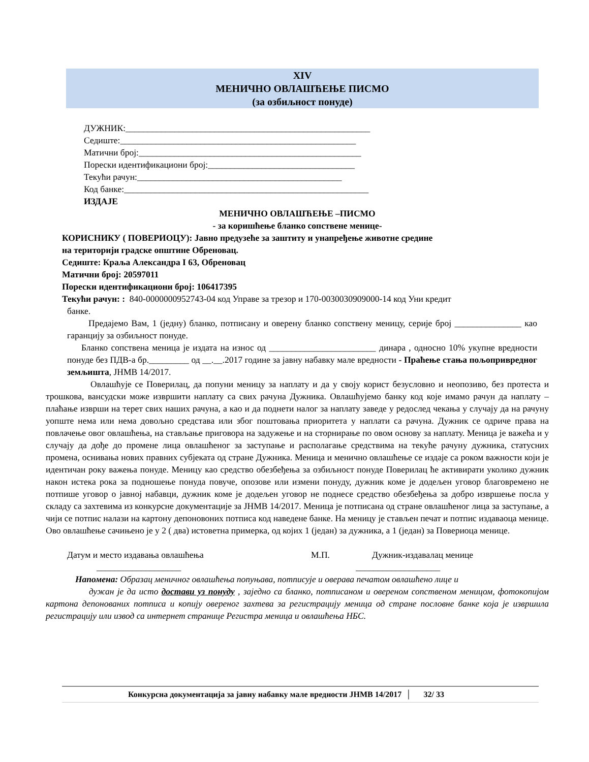XIV
МЕНИЧНО ОВЛАШЋЕЊЕ ПИСМО
(за озбиљност понуде)
ДУЖНИК:_______________________________________________________
Седиште:_____________________________________________________
Матични број:__________________________________________________
Порески идентификациони број:_________________________________
Текући рачун:______________________________________________
Код банке:_______________________________________________________
ИЗДАЈЕ
МЕНИЧНО ОВЛАШЋЕЊЕ –ПИСМО
- за коришћење бланко сопствене менице-
КОРИСНИКУ ( ПОВЕРИОЦУ): Јавно предузеће за заштиту и унапређење животне средине
на територији градске општине Обреновац.
Седиште: Краља Александра I 63, Обреновац
Матични број: 20597011
Порески идентификациони број: 106417395
Текући рачун: : 840-0000000952743-04 код Управе за трезор и 170-0030030909000-14 код Уни кредит
банке.
Предајемо Вам, 1 (једну) бланко, потписану и оверену бланко сопствену меницу, серије број _______________ као гаранцију за озбиљност понуде.
Бланко сопствена меница је издата на износ од ________________________ динара , односно 10% укупне вредности понуде без ПДВ-а бр._________ од __.__.2017 године за јавну набавку мале вредности - Праћење стања пољопривредног земљишта, ЈНМВ 14/2017.
Овлашћује се Поверилац, да попуни меницу за наплату и да у своју корист безусловно и неопозиво, без протеста и трошкова, вансудски може извршити наплату са свих рачуна Дужника. Овлашћујемо банку код које имамо рачун да наплату –плаћање изврши на терет свих наших рачуна, а као и да поднети налог за наплату заведе у редослед чекања у случају да на рачуну уопште нема или нема довољно средстава или због поштовања приоритета у наплати са рачуна. Дужник се одриче права на повлачење овог овлашћења, на стављање приговора на задужење и на сторнирање по овом основу за наплату. Меница је важећа и у случају да дође до промене лица овлашћеног за заступање и располагање средствима на текуће рачуну дужника, статусних промена, оснивања нових правних субјеката од стране Дужника. Меница и менично овлашћење се издаје са роком важности који је идентичан року важења понуде. Меницу као средство обезбеђења за озбиљност понуде Поверилац ће активирати уколико дужник након истека рока за подношење понуда повуче, опозове или измени понуду, дужник коме је додељен уговор благовремено не потпише уговор о јавној набавци, дужник коме је додељен уговор не поднесе средство обезбеђења за добро извршење посла у складу са захтевима из конкурсне документације за ЈНМВ 14/2017. Меница је потписана од стране овлашћеног лица за заступање, а чији се потпис налази на картону депоновоних потписа код наведене банке. На меницу је стављен печат и потпис издаваоца менице. Ово овлашћење сачињено је у 2 ( два) истоветна примерка, од којих 1 (један) за дужника, а 1 (један) за Повериоца менице.
Датум и место издавања овлашћења М.П. Дужник-издавалац менице
___________________ ___________________
Напомена: Образац меничног овлашћења попуњава, потписује и оверава печатом овлашћено лице и
дужан је да исто достави уз понуду , заједно са бланко, потписаном и овереном сопственом меницом, фотокопијом картона депонованих потписа и копију овереног захтева за регистрацију меница од стране пословне банке која је извршила регистрацију или извод са интернет странице Регистра меница и овлашћења НБС.
Конкурсна документација за јавну набавку мале вредности ЈНМВ 14/2017 │ 32/ 33